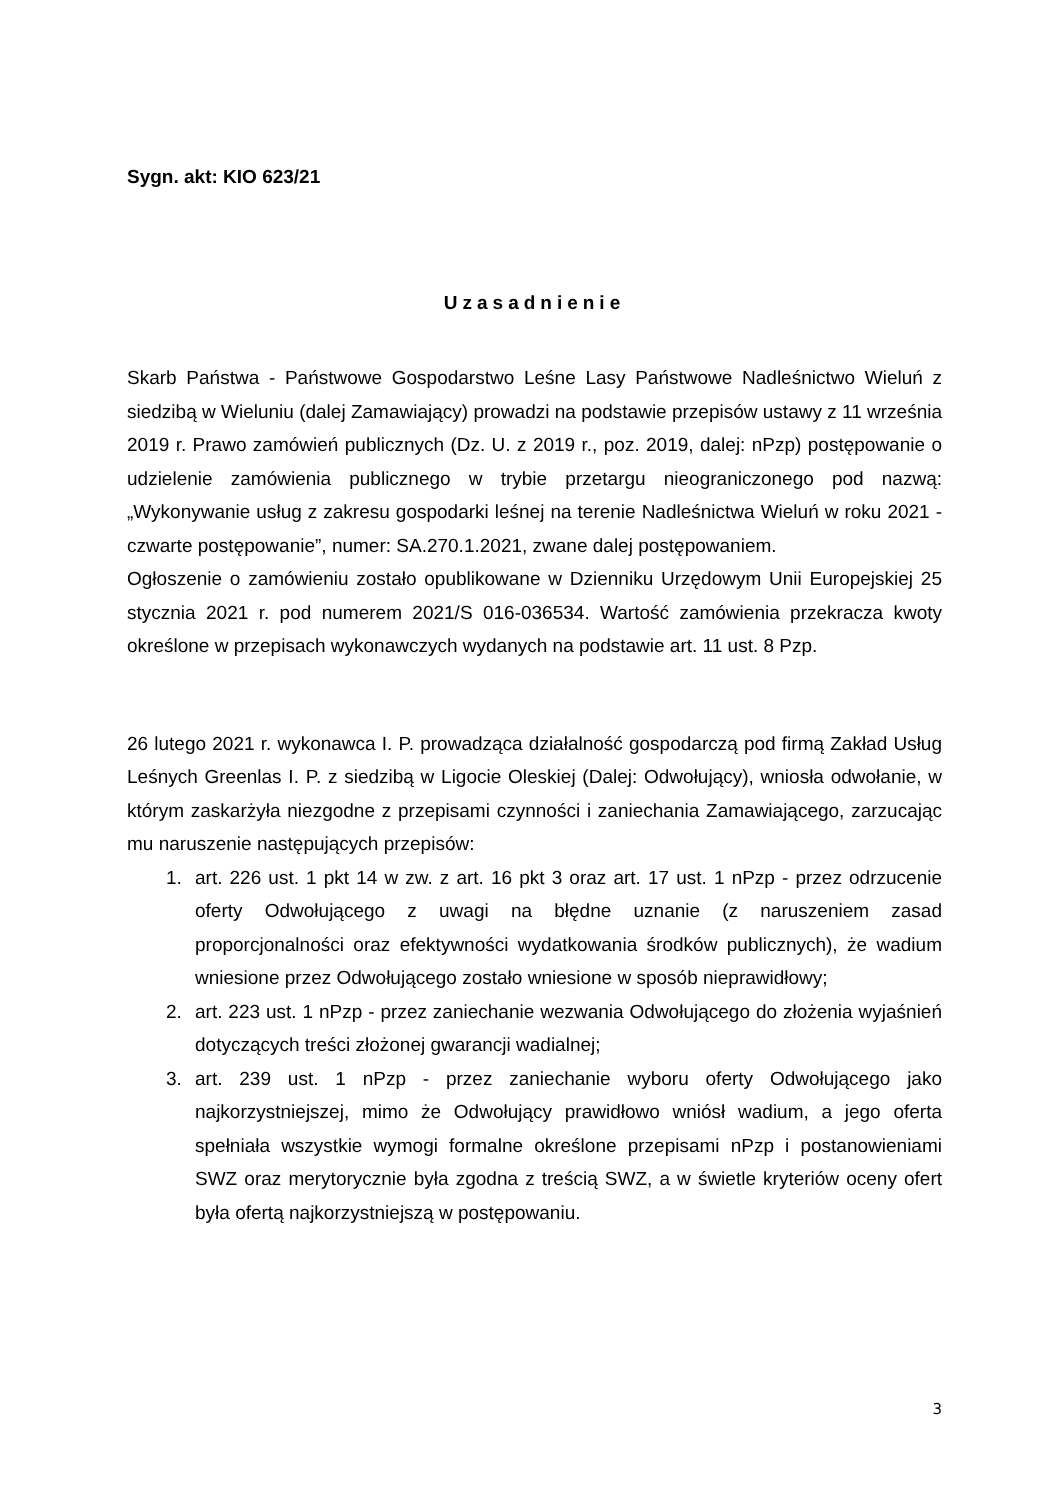Sygn. akt: KIO 623/21
Uzasadnienie
Skarb Państwa - Państwowe Gospodarstwo Leśne Lasy Państwowe Nadleśnictwo Wieluń z siedzibą w Wieluniu (dalej Zamawiający) prowadzi na podstawie przepisów ustawy z 11 września 2019 r. Prawo zamówień publicznych (Dz. U. z 2019 r., poz. 2019, dalej: nPzp) postępowanie o udzielenie zamówienia publicznego w trybie przetargu nieograniczonego pod nazwą: „Wykonywanie usług z zakresu gospodarki leśnej na terenie Nadleśnictwa Wieluń w roku 2021 - czwarte postępowanie”, numer: SA.270.1.2021, zwane dalej postępowaniem.
Ogłoszenie o zamówieniu zostało opublikowane w Dzienniku Urzędowym Unii Europejskiej 25 stycznia 2021 r. pod numerem 2021/S 016-036534. Wartość zamówienia przekracza kwoty określone w przepisach wykonawczych wydanych na podstawie art. 11 ust. 8 Pzp.
26 lutego 2021 r. wykonawca I. P. prowadząca działalność gospodarczą pod firmą Zakład Usług Leśnych Greenlas I. P. z siedzibą w Ligocie Oleskiej (Dalej: Odwołujący), wniosła odwołanie, w którym zaskarżyła niezgodne z przepisami czynności i zaniechania Zamawiającego, zarzucając mu naruszenie następujących przepisów:
1. art. 226 ust. 1 pkt 14 w zw. z art. 16 pkt 3 oraz art. 17 ust. 1 nPzp - przez odrzucenie oferty Odwołującego z uwagi na błędne uznanie (z naruszeniem zasad proporcjonalności oraz efektywności wydatkowania środków publicznych), że wadium wniesione przez Odwołującego zostało wniesione w sposób nieprawidłowy;
2. art. 223 ust. 1 nPzp - przez zaniechanie wezwania Odwołującego do złożenia wyjaśnień dotyczących treści złożonej gwarancji wadialnej;
3. art. 239 ust. 1 nPzp - przez zaniechanie wyboru oferty Odwołującego jako najkorzystniejszej, mimo że Odwołujący prawidłowo wniósł wadium, a jego oferta spełniała wszystkie wymogi formalne określone przepisami nPzp i postanowieniami SWZ oraz merytorycznie była zgodna z treścią SWZ, a w świetle kryteriów oceny ofert była ofertą najkorzystniejszą w postępowaniu.
3